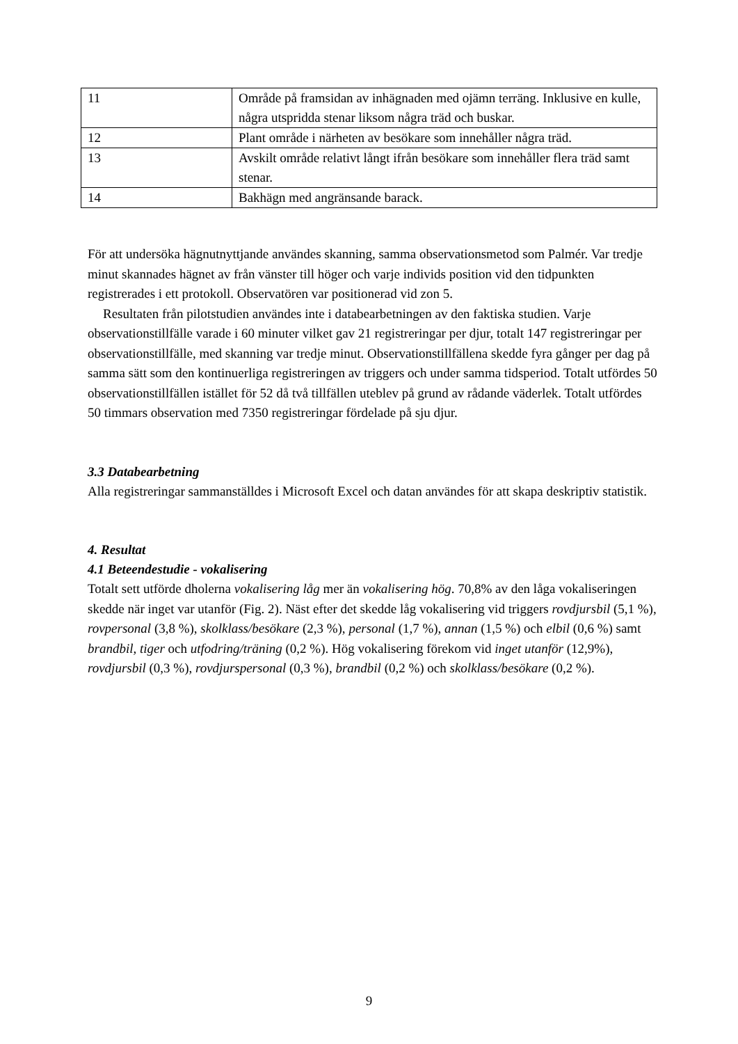| 11 | Område på framsidan av inhägnaden med ojämn terräng. Inklusive en kulle, några utspridda stenar liksom några träd och buskar. |
| 12 | Plant område i närheten av besökare som innehåller några träd. |
| 13 | Avskilt område relativt långt ifrån besökare som innehåller flera träd samt stenar. |
| 14 | Bakhägn med angränsande barack. |
För att undersöka hägnutnyttjande användes skanning, samma observationsmetod som Palmér. Var tredje minut skannades hägnet av från vänster till höger och varje individs position vid den tidpunkten registrerades i ett protokoll. Observatören var positionerad vid zon 5.
Resultaten från pilotstudien användes inte i databearbetningen av den faktiska studien. Varje observationstillfälle varade i 60 minuter vilket gav 21 registreringar per djur, totalt 147 registreringar per observationstillfälle, med skanning var tredje minut. Observationstillfällena skedde fyra gånger per dag på samma sätt som den kontinuerliga registreringen av triggers och under samma tidsperiod. Totalt utfördes 50 observationstillfällen istället för 52 då två tillfällen uteblev på grund av rådande väderlek. Totalt utfördes 50 timmars observation med 7350 registreringar fördelade på sju djur.
3.3 Databearbetning
Alla registreringar sammanställdes i Microsoft Excel och datan användes för att skapa deskriptiv statistik.
4. Resultat
4.1 Beteendestudie - vokalisering
Totalt sett utförde dholerna vokalisering låg mer än vokalisering hög. 70,8% av den låga vokaliseringen skedde när inget var utanför (Fig. 2). Näst efter det skedde låg vokalisering vid triggers rovdjursbil (5,1 %), rovpersonal (3,8 %), skolklass/besökare (2,3 %), personal (1,7 %), annan (1,5 %) och elbil (0,6 %) samt brandbil, tiger och utfodring/träning (0,2 %). Hög vokalisering förekom vid inget utanför (12,9%), rovdjursbil (0,3 %), rovdjurspersonal (0,3 %), brandbil (0,2 %) och skolklass/besökare (0,2 %).
9